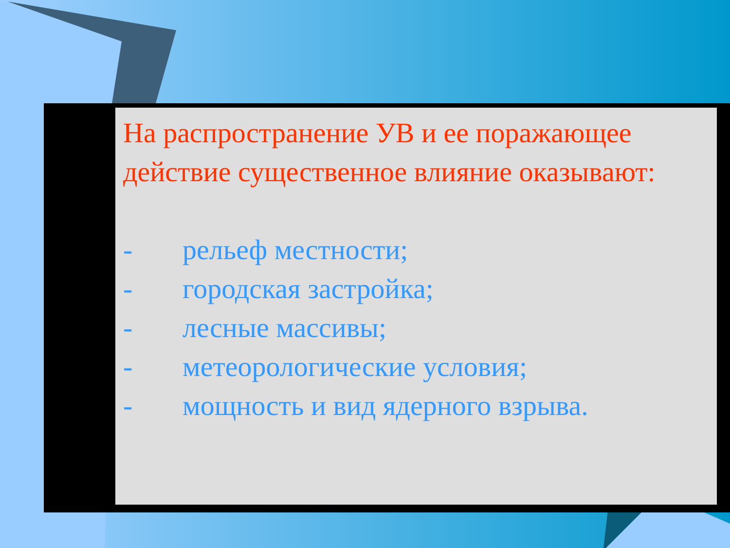На распространение УВ и ее поражающее действие существенное влияние оказывают:
- рельеф местности;
- городская застройка;
- лесные массивы;
- метеорологические условия;
- мощность и вид ядерного взрыва.